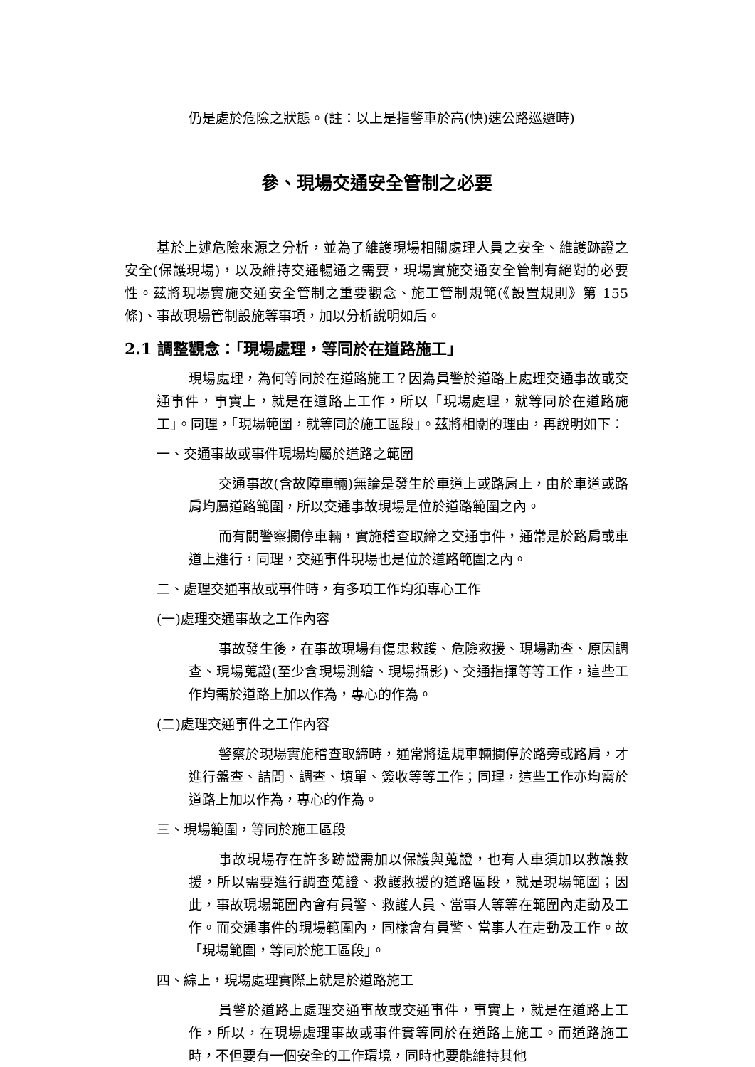仍是處於危險之狀態。(註：以上是指警車於高(快)速公路巡邏時)
參、現場交通安全管制之必要
基於上述危險來源之分析，並為了維護現場相關處理人員之安全、維護跡證之安全(保護現場)，以及維持交通暢通之需要，現場實施交通安全管制有絕對的必要性。茲將現場實施交通安全管制之重要觀念、施工管制規範(《設置規則》第 155 條)、事故現場管制設施等事項，加以分析說明如后。
2.1 調整觀念：「現場處理，等同於在道路施工」
現場處理，為何等同於在道路施工？因為員警於道路上處理交通事故或交通事件，事實上，就是在道路上工作，所以「現場處理，就等同於在道路施工」。同理，「現場範圍，就等同於施工區段」。茲將相關的理由，再說明如下：
一、交通事故或事件現場均屬於道路之範圍
交通事故(含故障車輛)無論是發生於車道上或路肩上，由於車道或路肩均屬道路範圍，所以交通事故現場是位於道路範圍之內。
而有關警察攔停車輛，實施稽查取締之交通事件，通常是於路肩或車道上進行，同理，交通事件現場也是位於道路範圍之內。
二、處理交通事故或事件時，有多項工作均須專心工作
(一)處理交通事故之工作內容
事故發生後，在事故現場有傷患救護、危險救援、現場勘查、原因調查、現場蒐證(至少含現場測繪、現場攝影)、交通指揮等等工作，這些工作均需於道路上加以作為，專心的作為。
(二)處理交通事件之工作內容
警察於現場實施稽查取締時，通常將違規車輛攔停於路旁或路肩，才進行盤查、詰問、調查、填單、簽收等等工作；同理，這些工作亦均需於道路上加以作為，專心的作為。
三、現場範圍，等同於施工區段
事故現場存在許多跡證需加以保護與蒐證，也有人車須加以救護救援，所以需要進行調查蒐證、救護救援的道路區段，就是現場範圍；因此，事故現場範圍內會有員警、救護人員、當事人等等在範圍內走動及工作。而交通事件的現場範圍內，同樣會有員警、當事人在走動及工作。故「現場範圍，等同於施工區段」。
四、綜上，現場處理實際上就是於道路施工
員警於道路上處理交通事故或交通事件，事實上，就是在道路上工作，所以，在現場處理事故或事件實等同於在道路上施工。而道路施工時，不但要有一個安全的工作環境，同時也要能維持其他